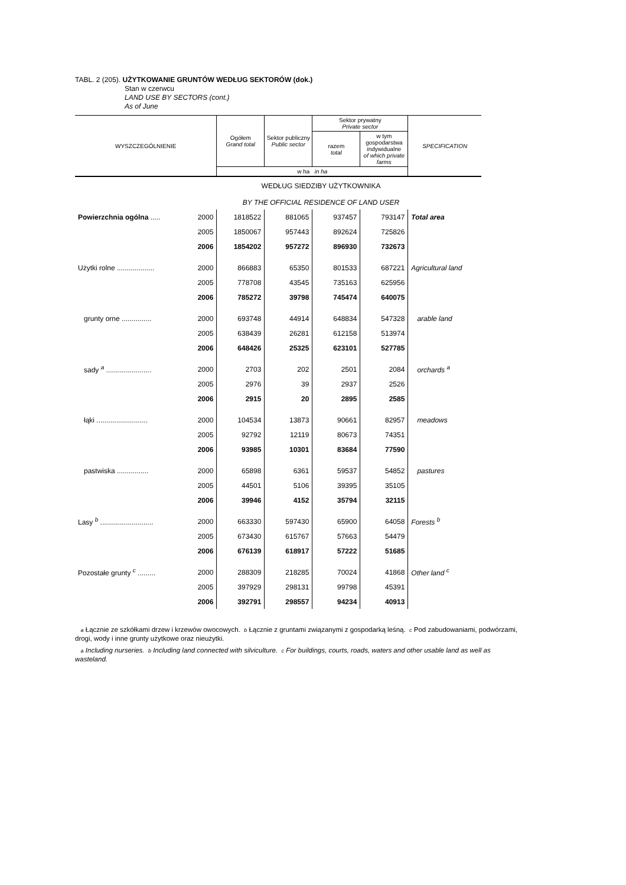TABL. 2 (205). UŻYTKOWANIE GRUNTÓW WEDŁUG SEKTORÓW (dok.)
Stan w czerwcu
LAND USE BY SECTORS (cont.)
As of June
| WYSZCZEGÓLNIENIE | | Ogółem Grand total | Sektor publiczny Public sector | Sektor prywatny Private sector | | SPECIFICATION |
| --- | --- | --- | --- | --- | --- | --- |
| | | | | razem total | w tym gospodarstwa indywidualne of which private farms | |
| | | w ha in ha | | | | |
| WEDŁUG SIEDZIBY UŻYTKOWNIKA | | | | | | |
| BY THE OFFICIAL RESIDENCE OF LAND USER | | | | | | |
| Powierzchnia ogólna ..... | 2000 | 1818522 | 881065 | 937457 | 793147 | Total area |
| | 2005 | 1850067 | 957443 | 892624 | 725826 | |
| | 2006 | 1854202 | 957272 | 896930 | 732673 | |
| Użytki rolne ................... | 2000 | 866883 | 65350 | 801533 | 687221 | Agricultural land |
| | 2005 | 778708 | 43545 | 735163 | 625956 | |
| | 2006 | 785272 | 39798 | 745474 | 640075 | |
| grunty orne ............... | 2000 | 693748 | 44914 | 648834 | 547328 | arable land |
| | 2005 | 638439 | 26281 | 612158 | 513974 | |
| | 2006 | 648426 | 25325 | 623101 | 527785 | |
| sady <sup>a</sup> ....................... | 2000 | 2703 | 202 | 2501 | 2084 | orchards <sup>a</sup> |
| | 2005 | 2976 | 39 | 2937 | 2526 | |
| | 2006 | 2915 | 20 | 2895 | 2585 | |
| łąki .......................... | 2000 | 104534 | 13873 | 90661 | 82957 | meadows |
| | 2005 | 92792 | 12119 | 80673 | 74351 | |
| | 2006 | 93985 | 10301 | 83684 | 77590 | |
| pastwiska ................ | 2000 | 65898 | 6361 | 59537 | 54852 | pastures |
| | 2005 | 44501 | 5106 | 39395 | 35105 | |
| | 2006 | 39946 | 4152 | 35794 | 32115 | |
| Lasy <sup>b</sup> ........................... | 2000 | 663330 | 597430 | 65900 | 64058 | Forests <sup>b</sup> |
| | 2005 | 673430 | 615767 | 57663 | 54479 | |
| | 2006 | 676139 | 618917 | 57222 | 51685 | |
| Pozostałe grunty <sup>c</sup> ......... | 2000 | 288309 | 218285 | 70024 | 41868 | Other land <sup>c</sup> |
| | 2005 | 397929 | 298131 | 99798 | 45391 | |
| | 2006 | 392791 | 298557 | 94234 | 40913 | |
a Łącznie ze szkółkami drzew i krzewów owocowych. b Łącznie z gruntami związanymi z gospodarką leśną. c Pod zabudowaniami, podwórzami, drogi, wody i inne grunty użytkowe oraz nieużytki.
a Including nurseries. b Including land connected with silviculture. c For buildings, courts, roads, waters and other usable land as well as wasteland.